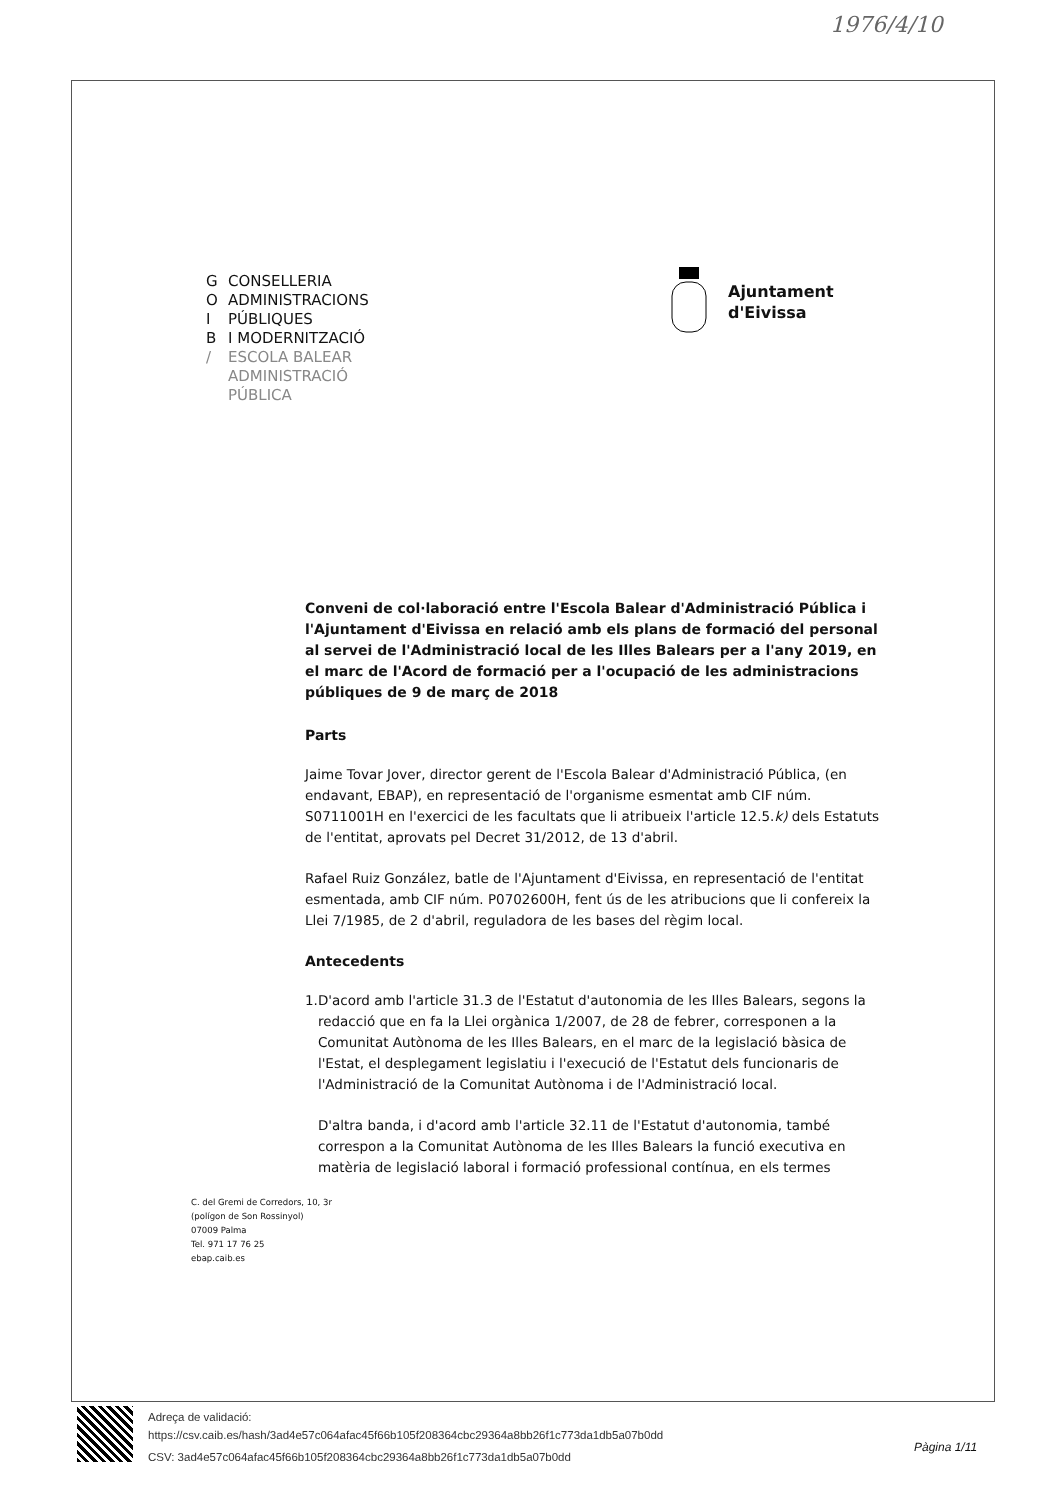1976/4/10
G CONSELLERIA
O ADMINISTRACIONS
I PÚBLIQUES
B I MODERNITZACIÓ
/ ESCOLA BALEAR
ADMINISTRACIÓ
PÚBLICA
Ajuntament
d'Eivissa
Conveni de col·laboració entre l'Escola Balear d'Administració Pública i l'Ajuntament d'Eivissa en relació amb els plans de formació del personal al servei de l'Administració local de les Illes Balears per a l'any 2019, en el marc de l'Acord de formació per a l'ocupació de les administracions públiques de 9 de març de 2018
Parts
Jaime Tovar Jover, director gerent de l'Escola Balear d'Administració Pública, (en endavant, EBAP), en representació de l'organisme esmentat amb CIF núm. S0711001H en l'exercici de les facultats que li atribueix l'article 12.5.k) dels Estatuts de l'entitat, aprovats pel Decret 31/2012, de 13 d'abril.
Rafael Ruiz González, batle de l'Ajuntament d'Eivissa, en representació de l'entitat esmentada, amb CIF núm. P0702600H, fent ús de les atribucions que li confereix la Llei 7/1985, de 2 d'abril, reguladora de les bases del règim local.
Antecedents
1. D'acord amb l'article 31.3 de l'Estatut d'autonomia de les Illes Balears, segons la redacció que en fa la Llei orgànica 1/2007, de 28 de febrer, corresponen a la Comunitat Autònoma de les Illes Balears, en el marc de la legislació bàsica de l'Estat, el desplegament legislatiu i l'execució de l'Estatut dels funcionaris de l'Administració de la Comunitat Autònoma i de l'Administració local.
D'altra banda, i d'acord amb l'article 32.11 de l'Estatut d'autonomia, també correspon a la Comunitat Autònoma de les Illes Balears la funció executiva en matèria de legislació laboral i formació professional contínua, en els termes
C. del Gremi de Corredors, 10, 3r
(polígon de Son Rossinyol)
07009 Palma
Tel. 971 17 76 25
ebap.caib.es
Adreça de validació:
https://csv.caib.es/hash/3ad4e57c064afac45f66b105f208364cbc29364a8bb26f1c773da1db5a07b0dd
CSV: 3ad4e57c064afac45f66b105f208364cbc29364a8bb26f1c773da1db5a07b0dd
Pàgina 1/11